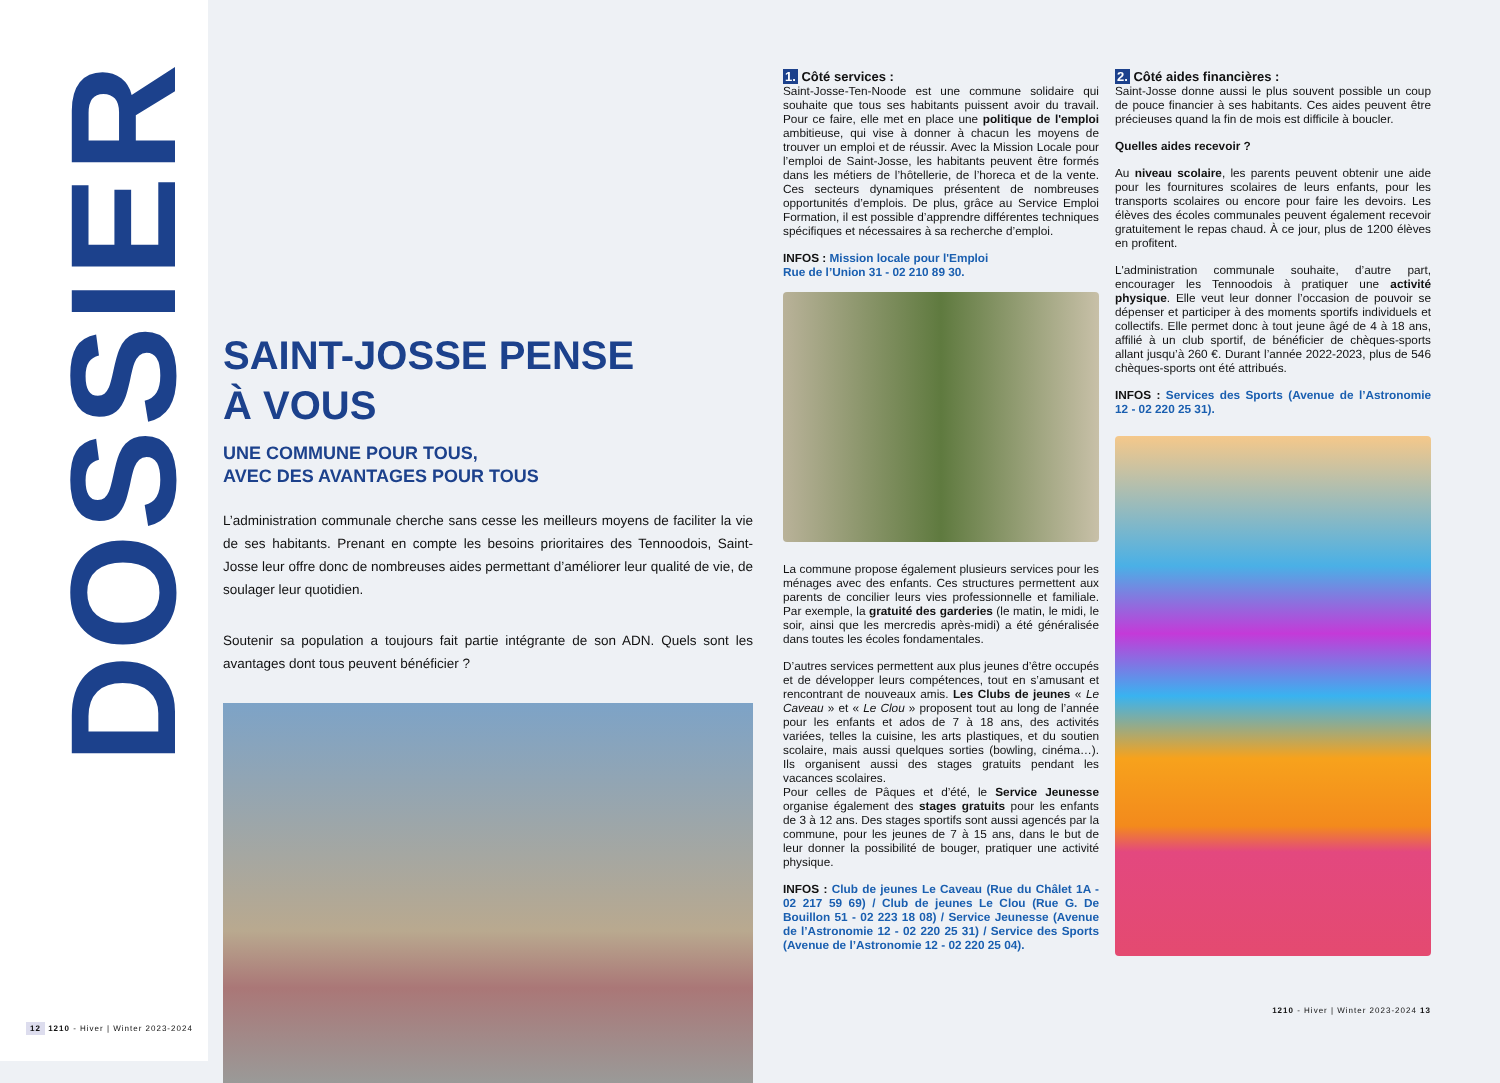DOSSIER
12 1210 - Hiver | Winter 2023-2024
SAINT-JOSSE PENSE
À VOUS
UNE COMMUNE POUR TOUS,
AVEC DES AVANTAGES POUR TOUS
L’administration communale cherche sans cesse les meilleurs moyens de faciliter la vie de ses habitants. Prenant en compte les besoins prioritaires des Tennoodois, Saint-Josse leur offre donc de nombreuses aides permettant d’améliorer leur qualité de vie, de soulager leur quotidien.
Soutenir sa population a toujours fait partie intégrante de son ADN. Quels sont les avantages dont tous peuvent bénéficier ?
1. Côté services :
Saint-Josse-Ten-Noode est une commune solidaire qui souhaite que tous ses habitants puissent avoir du travail. Pour ce faire, elle met en place une politique de l'emploi ambitieuse, qui vise à donner à chacun les moyens de trouver un emploi et de réussir. Avec la Mission Locale pour l’emploi de Saint-Josse, les habitants peuvent être formés dans les métiers de l’hôtellerie, de l’horeca et de la vente. Ces secteurs dynamiques présentent de nombreuses opportunités d’emplois. De plus, grâce au Service Emploi Formation, il est possible d’apprendre différentes techniques spécifiques et nécessaires à sa recherche d’emploi.
INFOS : Mission locale pour l'Emploi
Rue de l’Union 31 - 02 210 89 30.
La commune propose également plusieurs services pour les ménages avec des enfants. Ces structures permettent aux parents de concilier leurs vies professionnelle et familiale. Par exemple, la gratuité des garderies (le matin, le midi, le soir, ainsi que les mercredis après-midi) a été généralisée dans toutes les écoles fondamentales.
D’autres services permettent aux plus jeunes d’être occupés et de développer leurs compétences, tout en s’amusant et rencontrant de nouveaux amis. Les Clubs de jeunes « Le Caveau » et « Le Clou » proposent tout au long de l’année pour les enfants et ados de 7 à 18 ans, des activités variées, telles la cuisine, les arts plastiques, et du soutien scolaire, mais aussi quelques sorties (bowling, cinéma…). Ils organisent aussi des stages gratuits pendant les vacances scolaires.
Pour celles de Pâques et d’été, le Service Jeunesse organise également des stages gratuits pour les enfants de 3 à 12 ans. Des stages sportifs sont aussi agencés par la commune, pour les jeunes de 7 à 15 ans, dans le but de leur donner la possibilité de bouger, pratiquer une activité physique.
INFOS : Club de jeunes Le Caveau (Rue du Châlet 1A - 02 217 59 69) / Club de jeunes Le Clou (Rue G. De Bouillon 51 - 02 223 18 08) / Service Jeunesse (Avenue de l’Astronomie 12 - 02 220 25 31) / Service des Sports (Avenue de l’Astronomie 12 - 02 220 25 04).
2. Côté aides financières :
Saint-Josse donne aussi le plus souvent possible un coup de pouce financier à ses habitants. Ces aides peuvent être précieuses quand la fin de mois est difficile à boucler.
Quelles aides recevoir ?
Au niveau scolaire, les parents peuvent obtenir une aide pour les fournitures scolaires de leurs enfants, pour les transports scolaires ou encore pour faire les devoirs. Les élèves des écoles communales peuvent également recevoir gratuitement le repas chaud. À ce jour, plus de 1200 élèves en profitent.
L'administration communale souhaite, d’autre part, encourager les Tennoodois à pratiquer une activité physique. Elle veut leur donner l’occasion de pouvoir se dépenser et participer à des moments sportifs individuels et collectifs. Elle permet donc à tout jeune âgé de 4 à 18 ans, affilié à un club sportif, de bénéficier de chèques-sports allant jusqu’à 260 €. Durant l’année 2022-2023, plus de 546 chèques-sports ont été attribués.
INFOS : Services des Sports (Avenue de l’Astronomie 12 - 02 220 25 31).
1210 - Hiver | Winter 2023-2024 13